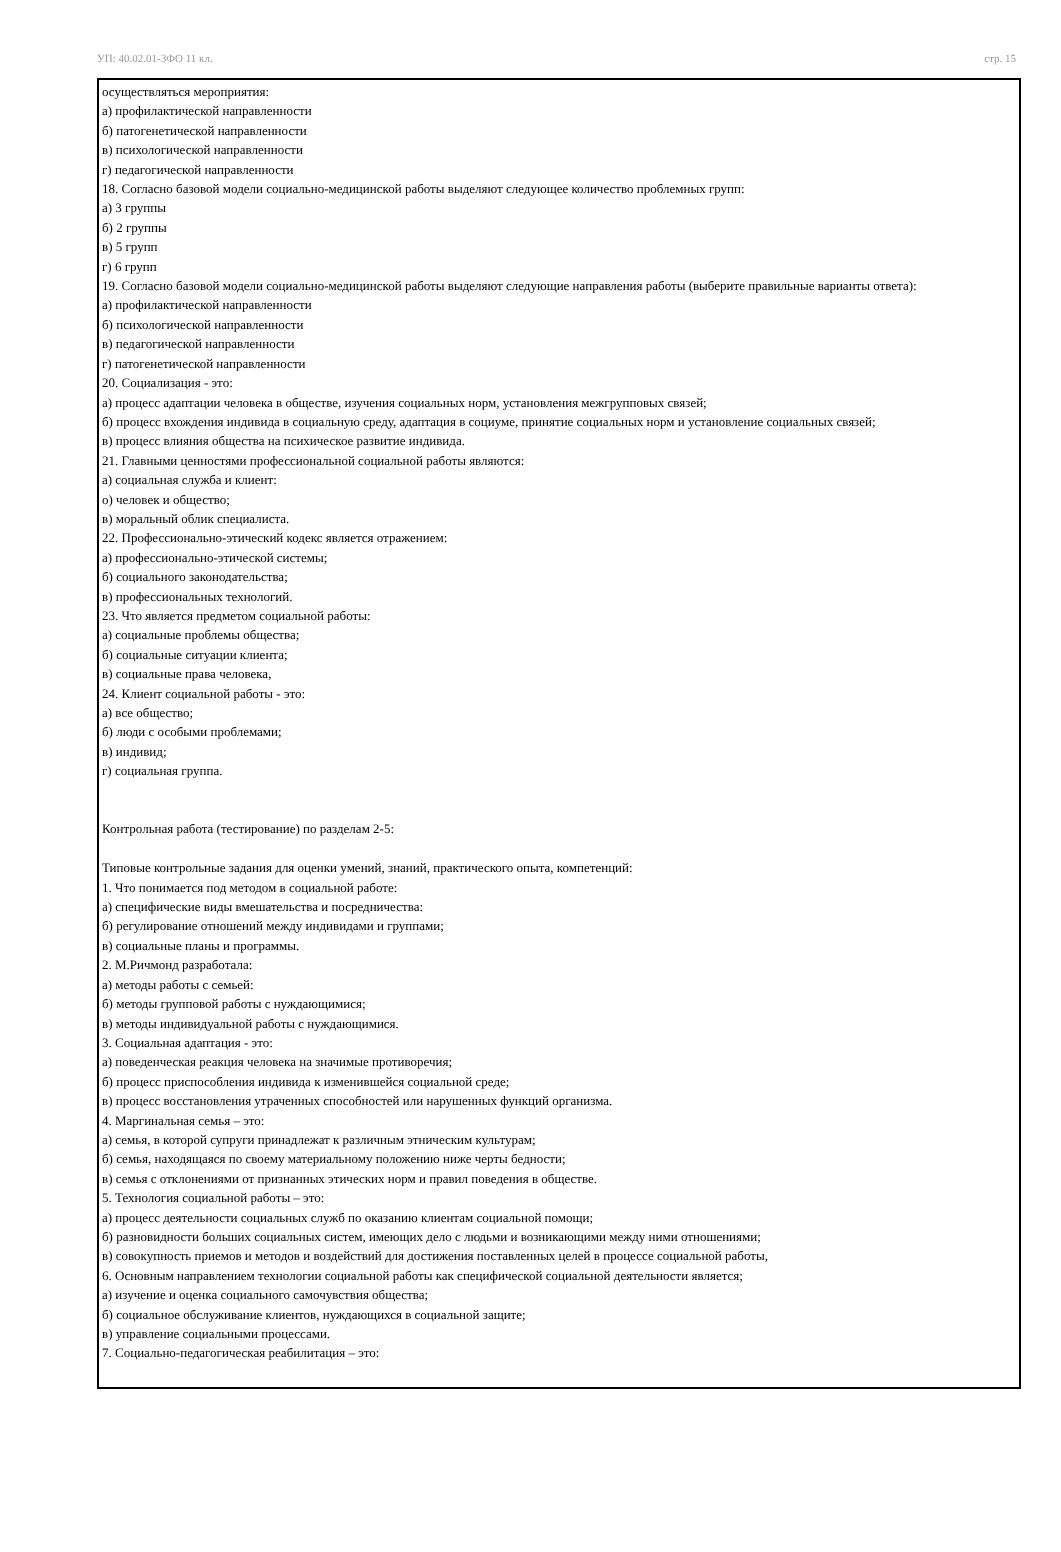УП: 40.02.01-3ФО 11 кл. стр. 15
осуществляться мероприятия:
а) профилактической направленности
б) патогенетической направленности
в) психологической направленности
г) педагогической направленности
18. Согласно базовой модели социально-медицинской работы выделяют следующее количество проблемных групп:
а) 3 группы
б) 2 группы
в) 5 групп
г) 6 групп
19. Согласно базовой модели социально-медицинской работы выделяют следующие направления работы (выберите правильные варианты ответа):
а) профилактической направленности
б) психологической направленности
в) педагогической направленности
г) патогенетической направленности
20. Социализация - это:
а) процесс адаптации человека в обществе, изучения социальных норм, установления межгрупповых связей;
б) процесс вхождения индивида в социальную среду, адаптация в социуме, принятие социальных норм и установление социальных связей;
в) процесс влияния общества на психическое развитие индивида.
21. Главными ценностями профессиональной социальной работы являются:
а) социальная служба и клиент:
о) человек и общество;
в) моральный облик специалиста.
22. Профессионально-этический кодекс является отражением:
а) профессионально-этической системы;
б) социального законодательства;
в) профессиональных технологий.
23. Что является предметом социальной работы:
а) социальные проблемы общества;
б) социальные ситуации клиента;
в) социальные права человека,
24. Клиент социальной работы - это:
а) все общество;
б) люди с особыми проблемами;
в) индивид;
г) социальная группа.
Контрольная работа (тестирование) по разделам 2-5:
Типовые контрольные задания для оценки умений, знаний, практического опыта, компетенций:
1. Что понимается под методом в социальной работе:
а) специфические виды вмешательства и посредничества:
б) регулирование отношений между индивидами и группами;
в) социальные планы и программы.
2. М.Ричмонд разработала:
а) методы работы с семьей:
б) методы групповой работы с нуждающимися;
в) методы индивидуальной работы с нуждающимися.
3. Социальная адаптация - это:
а) поведенческая реакция человека на значимые противоречия;
б) процесс приспособления индивида к изменившейся социальной среде;
в) процесс восстановления утраченных способностей или нарушенных функций организма.
4. Маргинальная семья – это:
а) семья, в которой супруги принадлежат к различным этническим культурам;
б) семья, находящаяся по своему материальному положению ниже черты бедности;
в) семья с отклонениями от признанных этических норм и правил поведения в обществе.
5. Технология социальной работы – это:
а) процесс деятельности социальных служб по оказанию клиентам социальной помощи;
б) разновидности больших социальных систем, имеющих дело с людьми и возникающими между ними отношениями;
в) совокупность приемов и методов и воздействий для достижения поставленных целей в процессе социальной работы,
6. Основным направлением технологии социальной работы как специфической социальной деятельности является;
а) изучение и оценка социального самочувствия общества;
б) социальное обслуживание клиентов, нуждающихся в социальной защите;
в) управление социальными процессами.
7. Социально-педагогическая реабилитация – это: